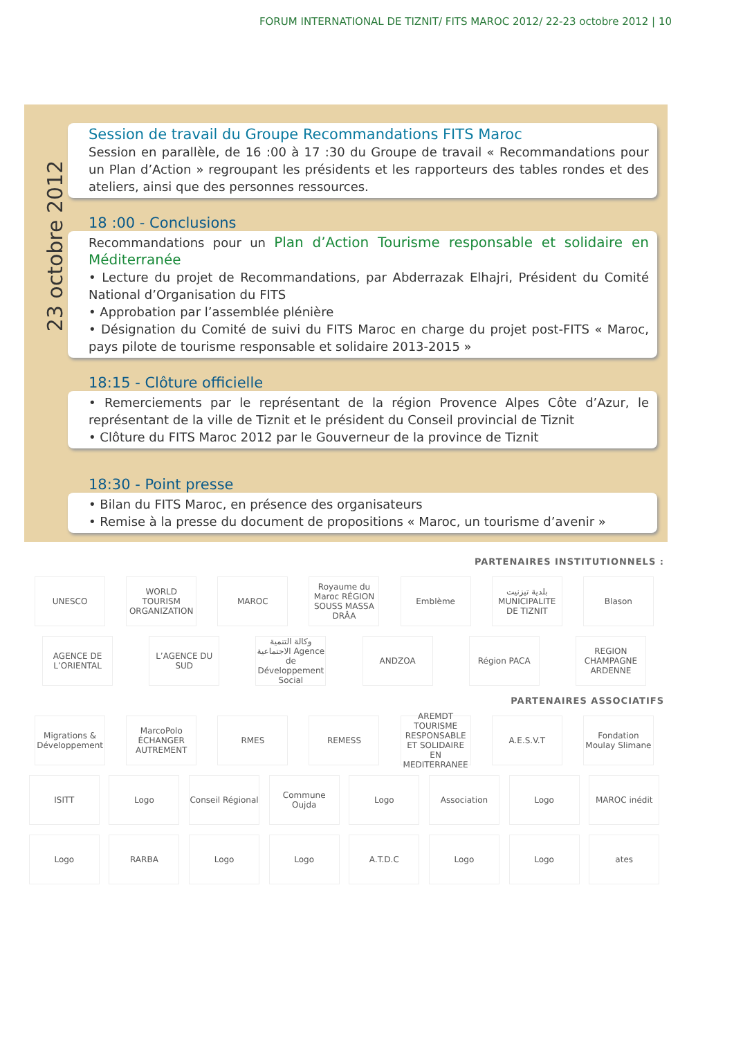FORUM INTERNATIONAL DE TIZNIT/ FITS MAROC 2012/ 22-23 octobre 2012 | 10
23 octobre 2012
Session de travail du Groupe Recommandations FITS Maroc
Session en parallèle, de 16 :00 à 17 :30 du Groupe de travail « Recommandations pour un Plan d’Action » regroupant les présidents et les rapporteurs des tables rondes et des ateliers, ainsi que des personnes ressources.
18 :00 - Conclusions
Recommandations pour un Plan d’Action Tourisme responsable et solidaire en Méditerranée
• Lecture du projet de Recommandations, par Abderrazak Elhajri, Président du Comité National d’Organisation du FITS
• Approbation par l’assemblée plénière
• Désignation du Comité de suivi du FITS Maroc en charge du projet post-FITS « Maroc, pays pilote de tourisme responsable et solidaire 2013-2015 »
18:15 - Clôture officielle
• Remerciements par le représentant de la région Provence Alpes Côte d’Azur, le représentant de la ville de Tiznit et le président du Conseil provincial de Tiznit
• Clôture du FITS Maroc 2012 par le Gouverneur de la province de Tiznit
18:30 - Point presse
• Bilan du FITS Maroc, en présence des organisateurs
• Remise à la presse du document de propositions « Maroc, un tourisme d’avenir »
PARTENAIRES INSTITUTIONNELS :
UNESCO
WORLD TOURISM ORGANIZATION
MAROC
Royaume du Maroc RÉGION SOUSS MASSA DRÂA
Emblème
بلدية تيزنيت MUNICIPALITE DE TIZNIT
Blason
AGENCE DE L’ORIENTAL
L’AGENCE DU SUD
وكالة التنمية الاجتماعية Agence de Développement Social
ANDZOA Région PACA
REGION CHAMPAGNE ARDENNE
PARTENAIRES ASSOCIATIFS
Migrations & Développement
MarcoPolo ÉCHANGER AUTREMENT
RMES REMESS
AREMDT TOURISME RESPONSABLE ET SOLIDAIRE EN MEDITERRANEE
A.E.S.V.T
Fondation Moulay Slimane
ISITT Logo
Conseil Régional
Commune Oujda Logo Association Logo MAROC inédit
Logo RARBA Logo Logo A.T.D.C Logo Logo ates